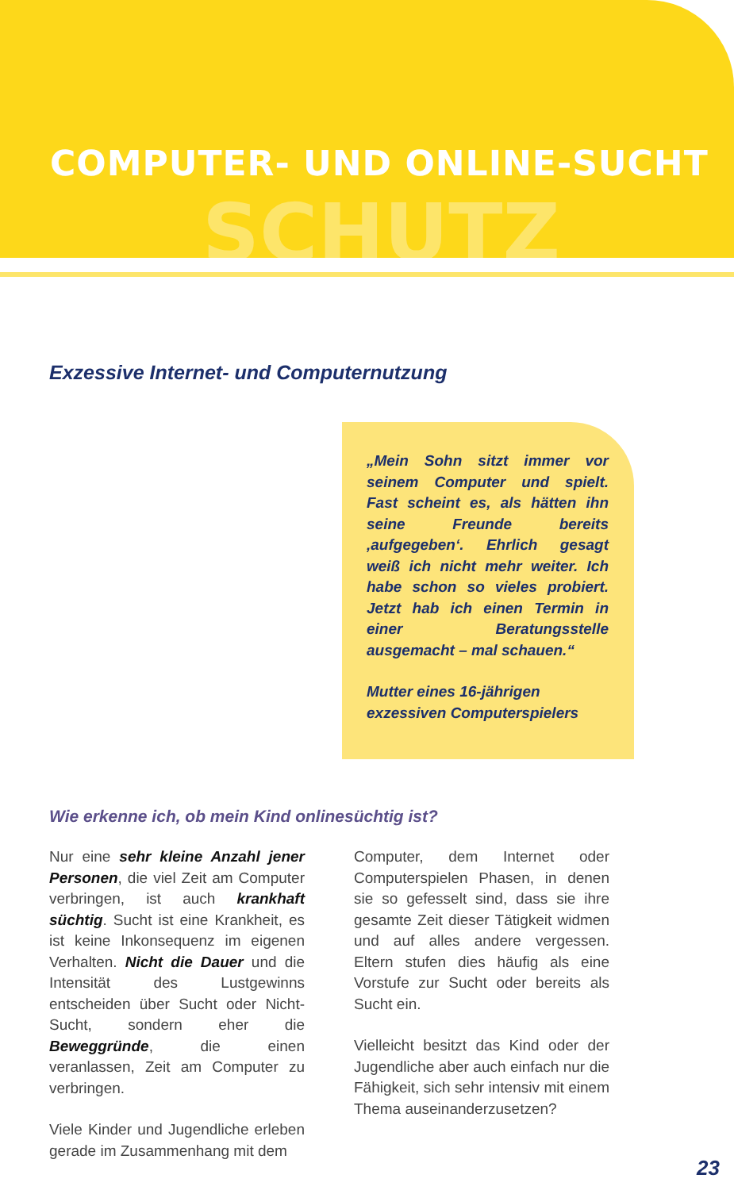COMPUTER- UND ONLINE-SUCHT
SCHUTZ
Exzessive Internet- und Computernutzung
„Mein Sohn sitzt immer vor seinem Computer und spielt. Fast scheint es, als hätten ihn seine Freunde bereits ‚aufgegeben‘. Ehrlich gesagt weiß ich nicht mehr weiter. Ich habe schon so vieles probiert. Jetzt hab ich einen Termin in einer Beratungsstelle ausgemacht – mal schauen.“
Mutter eines 16-jährigen
exzessiven Computerspielers
Wie erkenne ich, ob mein Kind onlinesüchtig ist?
Nur eine sehr kleine Anzahl jener Personen, die viel Zeit am Computer verbringen, ist auch krankhaft süchtig. Sucht ist eine Krankheit, es ist keine Inkonsequenz im eigenen Verhalten. Nicht die Dauer und die Intensität des Lustgewinns entscheiden über Sucht oder Nicht-Sucht, sondern eher die Beweggründe, die einen veranlassen, Zeit am Computer zu verbringen.
Viele Kinder und Jugendliche erleben gerade im Zusammenhang mit dem
Computer, dem Internet oder Computerspielen Phasen, in denen sie so gefesselt sind, dass sie ihre gesamte Zeit dieser Tätigkeit widmen und auf alles andere vergessen. Eltern stufen dies häufig als eine Vorstufe zur Sucht oder bereits als Sucht ein.
Vielleicht besitzt das Kind oder der Jugendliche aber auch einfach nur die Fähigkeit, sich sehr intensiv mit einem Thema auseinanderzusetzen?
23